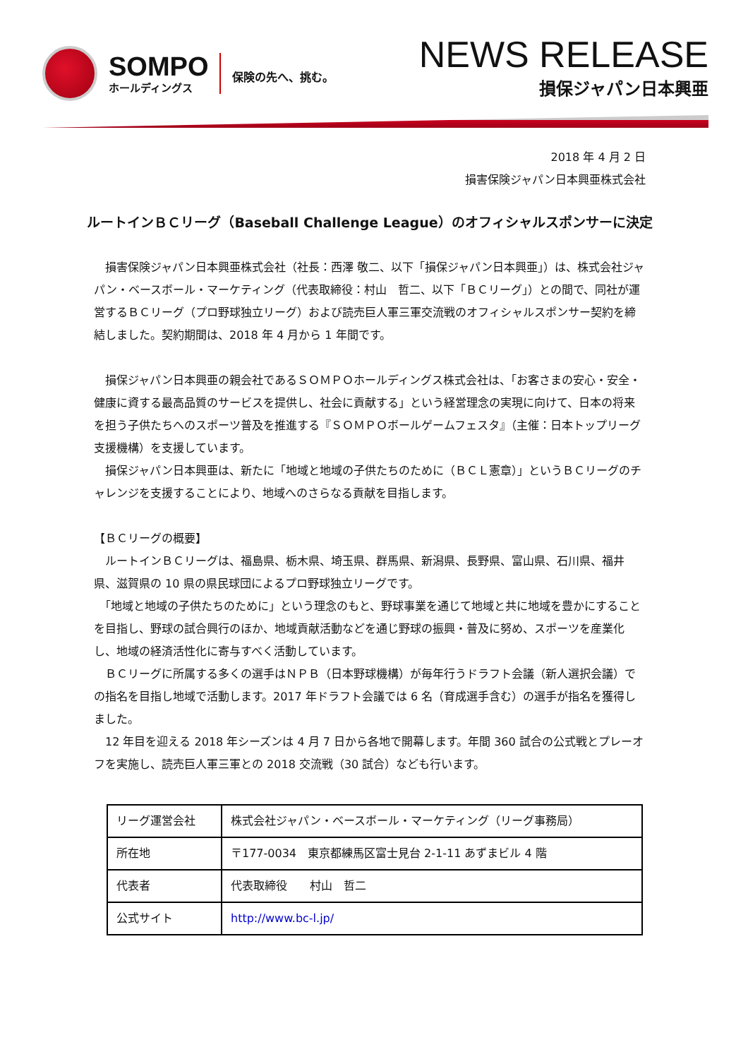SOMPO
ホールディングス
保険の先へ、挑む。
NEWS RELEASE
損保ジャパン日本興亜
2018 年 4 月 2 日
損害保険ジャパン日本興亜株式会社
ルートインＢＣリーグ（Baseball Challenge League）のオフィシャルスポンサーに決定
　損害保険ジャパン日本興亜株式会社（社長：西澤 敬二、以下「損保ジャパン日本興亜」）は、株式会社ジャパン・ベースボール・マーケティング（代表取締役：村山　哲二、以下「ＢＣリーグ」）との間で、同社が運営するＢＣリーグ（プロ野球独立リーグ）および読売巨人軍三軍交流戦のオフィシャルスポンサー契約を締結しました。契約期間は、2018 年 4 月から 1 年間です。
　損保ジャパン日本興亜の親会社であるＳＯＭＰＯホールディングス株式会社は、「お客さまの安心・安全・健康に資する最高品質のサービスを提供し、社会に貢献する」という経営理念の実現に向けて、日本の将来を担う子供たちへのスポーツ普及を推進する『ＳＯＭＰＯボールゲームフェスタ』（主催：日本トップリーグ支援機構）を支援しています。
　損保ジャパン日本興亜は、新たに「地域と地域の子供たちのために（ＢＣＬ憲章）」というＢＣリーグのチャレンジを支援することにより、地域へのさらなる貢献を目指します。
【ＢＣリーグの概要】
　ルートインＢＣリーグは、福島県、栃木県、埼玉県、群馬県、新潟県、長野県、富山県、石川県、福井県、滋賀県の 10 県の県民球団によるプロ野球独立リーグです。
　「地域と地域の子供たちのために」という理念のもと、野球事業を通じて地域と共に地域を豊かにすることを目指し、野球の試合興行のほか、地域貢献活動などを通じ野球の振興・普及に努め、スポーツを産業化し、地域の経済活性化に寄与すべく活動しています。
　ＢＣリーグに所属する多くの選手はＮＰＢ（日本野球機構）が毎年行うドラフト会議（新人選択会議）での指名を目指し地域で活動します。2017 年ドラフト会議では 6 名（育成選手含む）の選手が指名を獲得しました。
　12 年目を迎える 2018 年シーズンは 4 月 7 日から各地で開幕します。年間 360 試合の公式戦とプレーオフを実施し、読売巨人軍三軍との 2018 交流戦（30 試合）なども行います。
| リーグ運営会社 | 株式会社ジャパン・ベースボール・マーケティング（リーグ事務局） |
| 所在地 | 〒177-0034 東京都練馬区富士見台 2-1-11 あずまビル 4 階 |
| 代表者 | 代表取締役 村山 哲二 |
| 公式サイト | http://www.bc-l.jp/ |